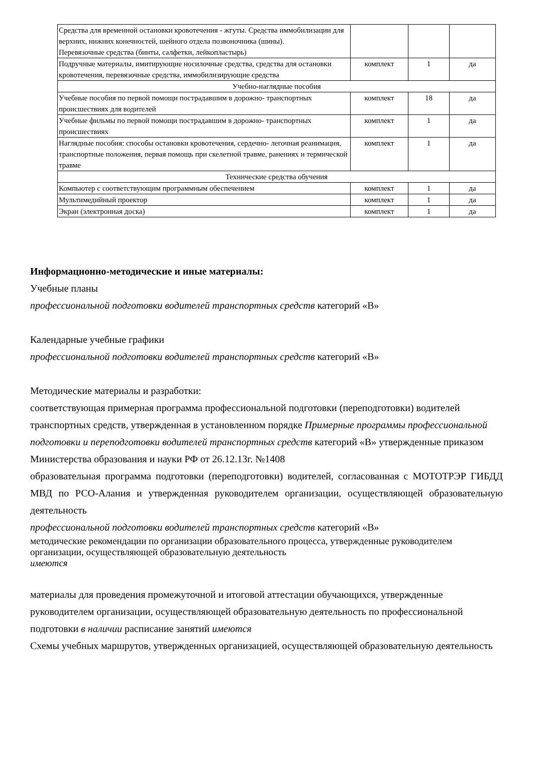| Средства для временной остановки кровотечения - жгуты. Средства иммобилизации для верхних, нижних конечностей, шейного отдела позвоночника (шины). Перевязочные средства (бинты, салфетки, лейкопластырь) | | | |
| Подручные материалы, имитирующие носилочные средства, средства для остановки кровотечения, перевязочные средства, иммобилизирующие средства | комплект | 1 | да |
| Учебно-наглядные пособия | | | |
| Учебные пособия по первой помощи пострадавшим в дорожно- транспортных происшествиях для водителей | комплект | 18 | да |
| Учебные фильмы по первой помощи пострадавшим в дорожно- транспортных происшествиях | комплект | 1 | да |
| Наглядные пособия: способы остановки кровотечения, сердечно- легочная реанимация, транспортные положения, первая помощь при скелетной травме, ранениях и термической травме | комплект | 1 | да |
| Технические средства обучения | | | |
| Компьютер с соответствующим программным обеспечением | комплект | 1 | да |
| Мультимедийный проектор | комплект | 1 | да |
| Экран (электронная доска) | комплект | 1 | да |
Информационно-методические и иные материалы:
Учебные планы
профессиональной подготовки водителей транспортных средств категорий «В»
Календарные учебные графики
профессиональной подготовки водителей транспортных средств категорий «В»
Методические материалы и разработки:
соответствующая примерная программа профессиональной подготовки (переподготовки) водителей транспортных средств, утвержденная в установленном порядке Примерные программы профессиональной подготовки и переподготовки водителей транспортных средств категорий «В» утвержденные приказом Министерства образования и науки РФ от 26.12.13г. №1408
образовательная программа подготовки (переподготовки) водителей, согласованная с МОТОТРЭР ГИБДД МВД по РСО-Алания и утвержденная руководителем организации, осуществляющей образовательную деятельность
профессиональной подготовки водителей транспортных средств категорий «В»
методические рекомендации по организации образовательного процесса, утвержденные руководителем организации, осуществляющей образовательную деятельность
имеются
материалы для проведения промежуточной и итоговой аттестации обучающихся, утвержденные руководителем организации, осуществляющей образовательную деятельность по профессиональной подготовки в наличии расписание занятий имеются
Схемы учебных маршрутов, утвержденных организацией, осуществляющей образовательную деятельность